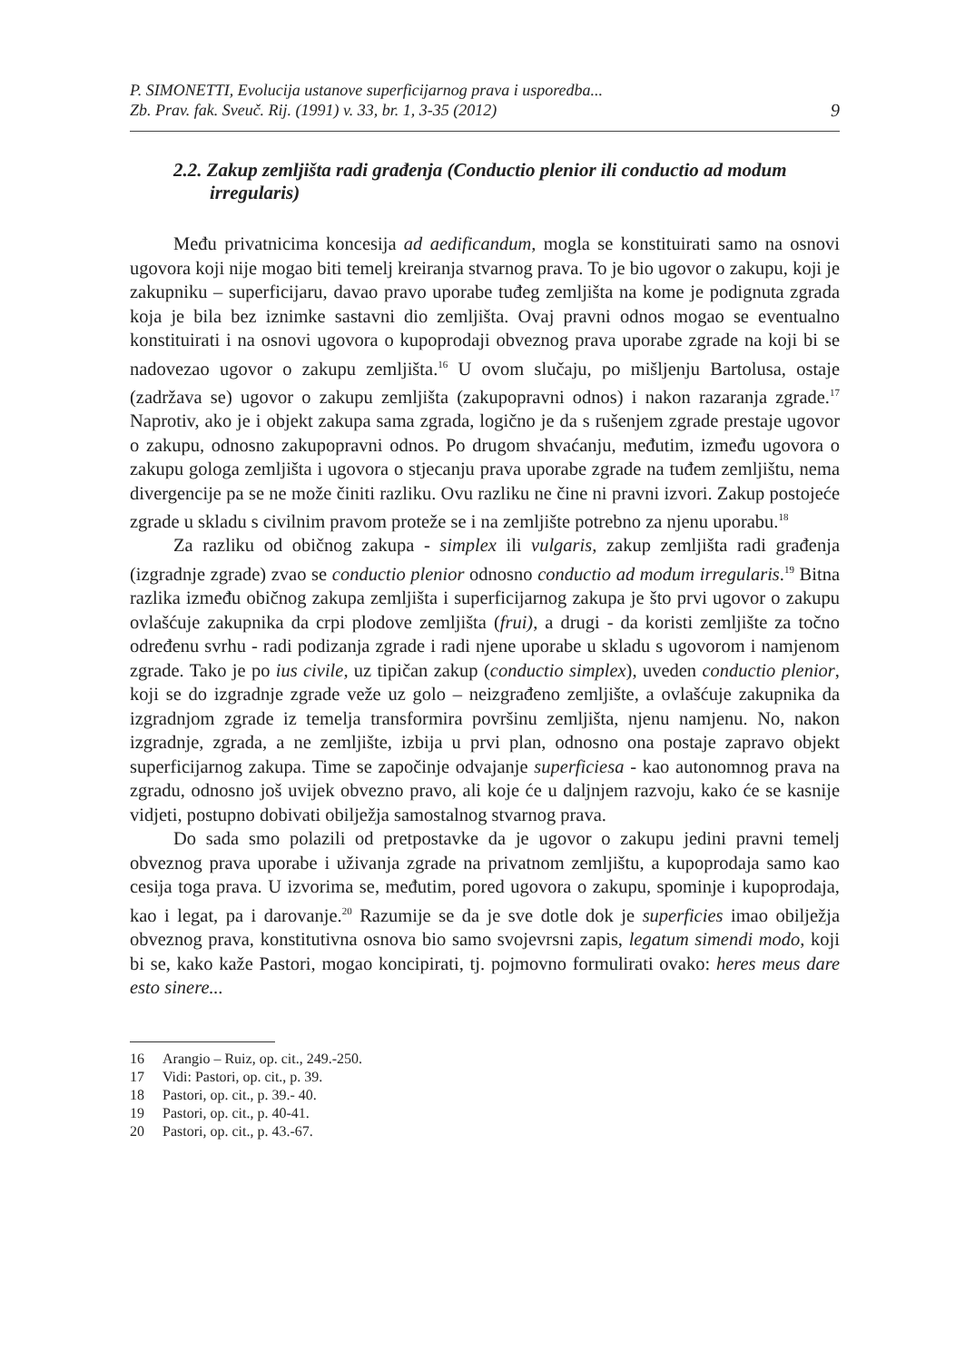P. SIMONETTI, Evolucija ustanove superficijarnog prava i usporedba...
Zb. Prav. fak. Sveuč. Rij. (1991) v. 33, br. 1, 3-35 (2012)
9
2.2. Zakup zemljišta radi građenja (Conductio plenior ili conductio ad modum irregularis)
Među privatnicima koncesija ad aedificandum, mogla se konstituirati samo na osnovi ugovora koji nije mogao biti temelj kreiranja stvarnog prava. To je bio ugovor o zakupu, koji je zakupniku – superficijaru, davao pravo uporabe tuđeg zemljišta na kome je podignuta zgrada koja je bila bez iznimke sastavni dio zemljišta. Ovaj pravni odnos mogao se eventualno konstituirati i na osnovi ugovora o kupoprodaji obveznog prava uporabe zgrade na koji bi se nadovezao ugovor o zakupu zemljišta.<sup>16</sup> U ovom slučaju, po mišljenju Bartolusa, ostaje (zadržava se) ugovor o zakupu zemljišta (zakupopravni odnos) i nakon razaranja zgrade.<sup>17</sup> Naprotiv, ako je i objekt zakupa sama zgrada, logično je da s rušenjem zgrade prestaje ugovor o zakupu, odnosno zakupopravni odnos. Po drugom shvaćanju, međutim, između ugovora o zakupu gologa zemljišta i ugovora o stjecanju prava uporabe zgrade na tuđem zemljištu, nema divergencije pa se ne može činiti razliku. Ovu razliku ne čine ni pravni izvori. Zakup postojeće zgrade u skladu s civilnim pravom proteže se i na zemljište potrebno za njenu uporabu.<sup>18</sup>
Za razliku od običnog zakupa - simplex ili vulgaris, zakup zemljišta radi građenja (izgradnje zgrade) zvao se conductio plenior odnosno conductio ad modum irregularis.<sup>19</sup> Bitna razlika između običnog zakupa zemljišta i superficijarnog zakupa je što prvi ugovor o zakupu ovlašćuje zakupnika da crpi plodove zemljišta (frui), a drugi - da koristi zemljište za točno određenu svrhu - radi podizanja zgrade i radi njene uporabe u skladu s ugovorom i namjenom zgrade. Tako je po ius civile, uz tipičan zakup (conductio simplex), uveden conductio plenior, koji se do izgradnje zgrade veže uz golo – neizgrađeno zemljište, a ovlašćuje zakupnika da izgradnjom zgrade iz temelja transformira površinu zemljišta, njenu namjenu. No, nakon izgradnje, zgrada, a ne zemljište, izbija u prvi plan, odnosno ona postaje zapravo objekt superficijarnog zakupa. Time se započinje odvajanje superficiesa - kao autonomnog prava na zgradu, odnosno još uvijek obvezno pravo, ali koje će u daljnjem razvoju, kako će se kasnije vidjeti, postupno dobivati obilježja samostalnog stvarnog prava.
Do sada smo polazili od pretpostavke da je ugovor o zakupu jedini pravni temelj obveznog prava uporabe i uživanja zgrade na privatnom zemljištu, a kupoprodaja samo kao cesija toga prava. U izvorima se, međutim, pored ugovora o zakupu, spominje i kupoprodaja, kao i legat, pa i darovanje.<sup>20</sup> Razumije se da je sve dotle dok je superficies imao obilježja obveznog prava, konstitutivna osnova bio samo svojevrsni zapis, legatum simendi modo, koji bi se, kako kaže Pastori, mogao koncipirati, tj. pojmovno formulirati ovako: heres meus dare esto sinere...
16 Arangio – Ruiz, op. cit., 249.-250.
17 Vidi: Pastori, op. cit., p. 39.
18 Pastori, op. cit., p. 39.- 40.
19 Pastori, op. cit., p. 40-41.
20 Pastori, op. cit., p. 43.-67.